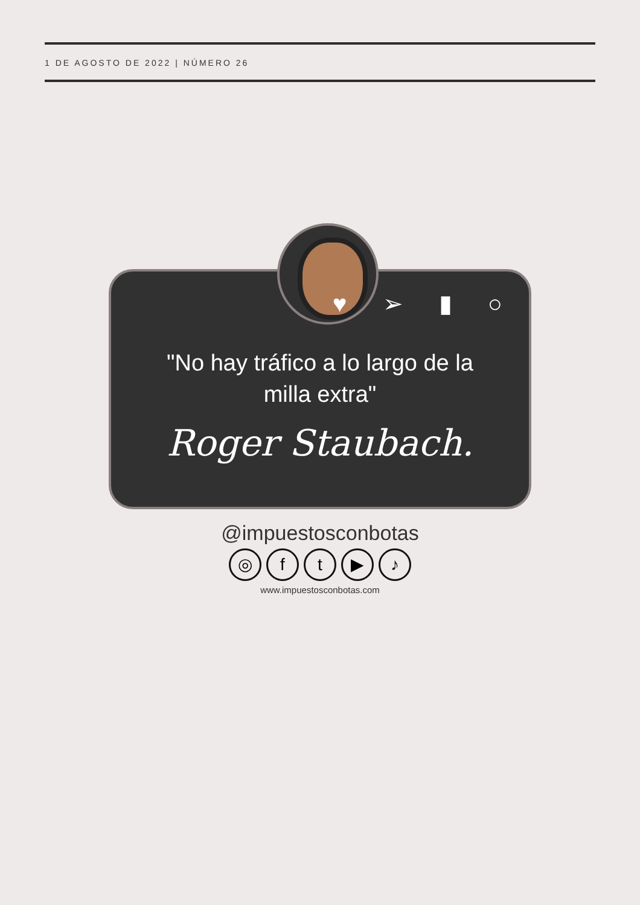1 DE AGOSTO DE 2022 | NÚMERO 26
♥ ➢ ▮ ○
"No hay tráfico a lo largo de la milla extra"
Roger Staubach.
@impuestosconbotas
◎ ft ▶ ♪
www.impuestosconbotas.com